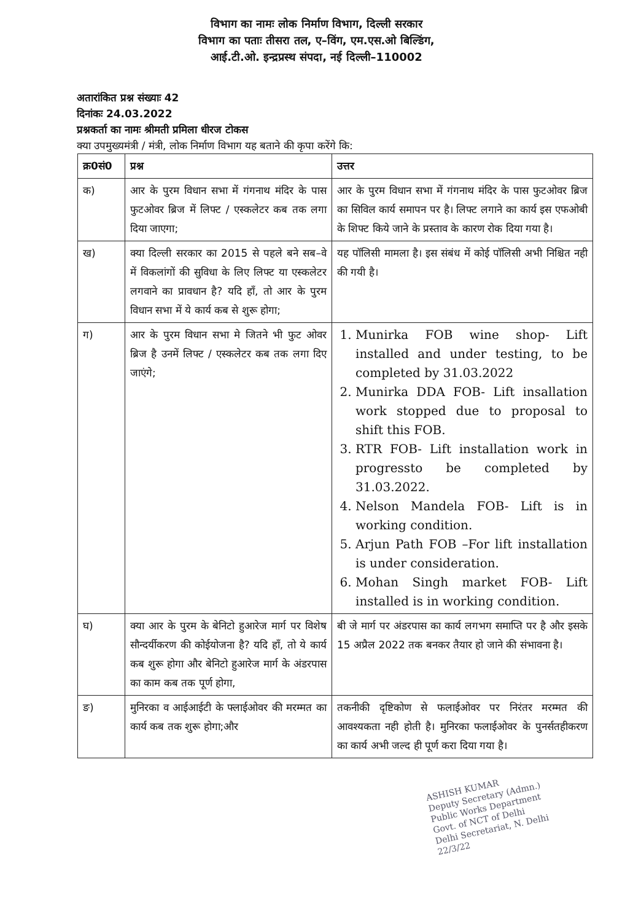विभाग का नामः लोक निर्माण विभाग, दिल्ली सरकार
विभाग का पताः तीसरा तल, ए–विंग, एम.एस.ओ बिल्डिंग,
आई.टी.ओ. इन्द्रप्रस्थ संपदा, नई दिल्ली–110002
अतारांकित प्रश्न संख्याः 42
दिनांकः 24.03.2022
प्रश्नकर्ता का नामः श्रीमती प्रमिला धीरज टोकस
क्या उपमुख्यमंत्री / मंत्री, लोक निर्माण विभाग यह बताने की कृपा करेंगे कि:
| क्र0सं0 | प्रश्न | उत्तर |
| --- | --- | --- |
| क) | आर के पुरम विधान सभा में गंगनाथ मंदिर के पास फुटओवर ब्रिज में लिफ्ट / एस्कलेटर कब तक लगा दिया जाएगा; | आर के पुरम विधान सभा में गंगनाथ मंदिर के पास फुटओवर ब्रिज का सिविल कार्य समापन पर है। लिफ्ट लगाने का कार्य इस एफओबी के शिफ्ट किये जाने के प्रस्ताव के कारण रोक दिया गया है। |
| ख) | क्या दिल्ली सरकार का 2015 से पहले बने सब–वे में विकलांगों की सुविधा के लिए लिफ्ट या एस्कलेटर लगवाने का प्रावधान है? यदि हॉं, तो आर के पुरम विधान सभा में ये कार्य कब से शुरू होगा; | यह पॉलिसी मामला है। इस संबंध में कोई पॉलिसी अभी निश्चित नही की गयी है। |
| ग) | आर के पुरम विधान सभा मे जितने भी फुट ओवर ब्रिज है उनमें लिफ्ट / एस्कलेटर कब तक लगा दिए जाएंगे; | 1. Munirka FOB wine shop- Lift installed and under testing, to be completed by 31.03.2022 2. Munirka DDA FOB- Lift insallation work stopped due to proposal to shift this FOB. 3. RTR FOB- Lift installation work in progressto be completed by 31.03.2022. 4. Nelson Mandela FOB- Lift is in working condition. 5. Arjun Path FOB –For lift installation is under consideration. 6. Mohan Singh market FOB- Lift installed is in working condition. |
| घ) | क्या आर के पुरम के बेनिटो हुआरेज मार्ग पर विशेष सौन्दर्यीकरण की कोईयोजना है? यदि हॉं, तो ये कार्य कब शुरू होगा और बेनिटो हुआरेज मार्ग के अंडरपास का काम कब तक पूर्ण होगा, | बी जे मार्ग पर अंडरपास का कार्य लगभग समाप्ति पर है और इसके 15 अप्रैल 2022 तक बनकर तैयार हो जाने की संभावना है। |
| ङ) | मुनिरका व आईआईटी के फ्लाईओवर की मरम्मत का कार्य कब तक शुरू होगा;और | तकनीकी दृष्टिकोण से फलाईओवर पर निरंतर मरम्मत की आवश्यकता नही होती है। मुनिरका फलाईओवर के पुनर्सतहीकरण का कार्य अभी जल्द ही पूर्ण करा दिया गया है। |
ASHISH KUMAR
Deputy Secretary (Admn.)
Public Works Department
Govt. of NCT of Delhi
Delhi Secretariat, N. Delhi
22/3/22